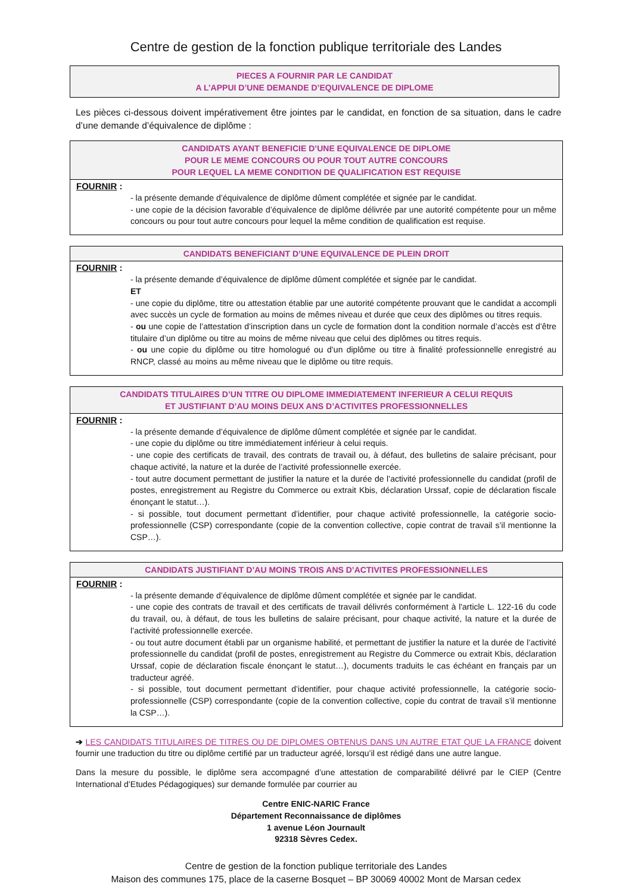Centre de gestion de la fonction publique territoriale des Landes
PIECES A FOURNIR PAR LE CANDIDAT
A L’APPUI D’UNE DEMANDE D’EQUIVALENCE DE DIPLOME
Les pièces ci-dessous doivent impérativement être jointes par le candidat, en fonction de sa situation, dans le cadre d’une demande d’équivalence de diplôme :
CANDIDATS AYANT BENEFICIE D’UNE EQUIVALENCE DE DIPLOME
POUR LE MEME CONCOURS OU POUR TOUT AUTRE CONCOURS
POUR LEQUEL LA MEME CONDITION DE QUALIFICATION EST REQUISE
FOURNIR :
- la présente demande d’équivalence de diplôme dûment complétée et signée par le candidat.
- une copie de la décision favorable d’équivalence de diplôme délivrée par une autorité compétente pour un même concours ou pour tout autre concours pour lequel la même condition de qualification est requise.
CANDIDATS BENEFICIANT D’UNE EQUIVALENCE DE PLEIN DROIT
FOURNIR :
- la présente demande d’équivalence de diplôme dûment complétée et signée par le candidat.
ET
- une copie du diplôme, titre ou attestation établie par une autorité compétente prouvant que le candidat a accompli avec succès un cycle de formation au moins de mêmes niveau et durée que ceux des diplômes ou titres requis.
- ou une copie de l’attestation d’inscription dans un cycle de formation dont la condition normale d’accès est d’être titulaire d’un diplôme ou titre au moins de même niveau que celui des diplômes ou titres requis.
- ou une copie du diplôme ou titre homologué ou d’un diplôme ou titre à finalité professionnelle enregistré au RNCP, classé au moins au même niveau que le diplôme ou titre requis.
CANDIDATS TITULAIRES D’UN TITRE OU DIPLOME IMMEDIATEMENT INFERIEUR A CELUI REQUIS
ET JUSTIFIANT D’AU MOINS DEUX ANS D’ACTIVITES PROFESSIONNELLES
FOURNIR :
- la présente demande d’équivalence de diplôme dûment complétée et signée par le candidat.
- une copie du diplôme ou titre immédiatement inférieur à celui requis.
- une copie des certificats de travail, des contrats de travail ou, à défaut, des bulletins de salaire précisant, pour chaque activité, la nature et la durée de l’activité professionnelle exercée.
- tout autre document permettant de justifier la nature et la durée de l’activité professionnelle du candidat (profil de postes, enregistrement au Registre du Commerce ou extrait Kbis, déclaration Urssaf, copie de déclaration fiscale énonçant le statut…).
- si possible, tout document permettant d’identifier, pour chaque activité professionnelle, la catégorie socio-professionnelle (CSP) correspondante (copie de la convention collective, copie contrat de travail s’il mentionne la CSP…).
CANDIDATS JUSTIFIANT D’AU MOINS TROIS ANS D’ACTIVITES PROFESSIONNELLES
FOURNIR :
- la présente demande d’équivalence de diplôme dûment complétée et signée par le candidat.
- une copie des contrats de travail et des certificats de travail délivrés conformément à l'article L. 122-16 du code du travail, ou, à défaut, de tous les bulletins de salaire précisant, pour chaque activité, la nature et la durée de l’activité professionnelle exercée.
- ou tout autre document établi par un organisme habilité, et permettant de justifier la nature et la durée de l’activité professionnelle du candidat (profil de postes, enregistrement au Registre du Commerce ou extrait Kbis, déclaration Urssaf, copie de déclaration fiscale énonçant le statut…), documents traduits le cas échéant en français par un traducteur agréé.
- si possible, tout document permettant d’identifier, pour chaque activité professionnelle, la catégorie socio-professionnelle (CSP) correspondante (copie de la convention collective, copie du contrat de travail s’il mentionne la CSP…).
➔ LES CANDIDATS TITULAIRES DE TITRES OU DE DIPLOMES OBTENUS DANS UN AUTRE ETAT QUE LA FRANCE doivent fournir une traduction du titre ou diplôme certifié par un traducteur agréé, lorsqu’il est rédigé dans une autre langue.
Dans la mesure du possible, le diplôme sera accompagné d’une attestation de comparabilité délivré par le CIEP (Centre International d’Etudes Pédagogiques) sur demande formulée par courrier au
Centre ENIC-NARIC France
Département Reconnaissance de diplômes
1 avenue Léon Journault
92318 Sèvres Cedex.
Centre de gestion de la fonction publique territoriale des Landes
Maison des communes 175, place de la caserne Bosquet – BP 30069 40002 Mont de Marsan cedex